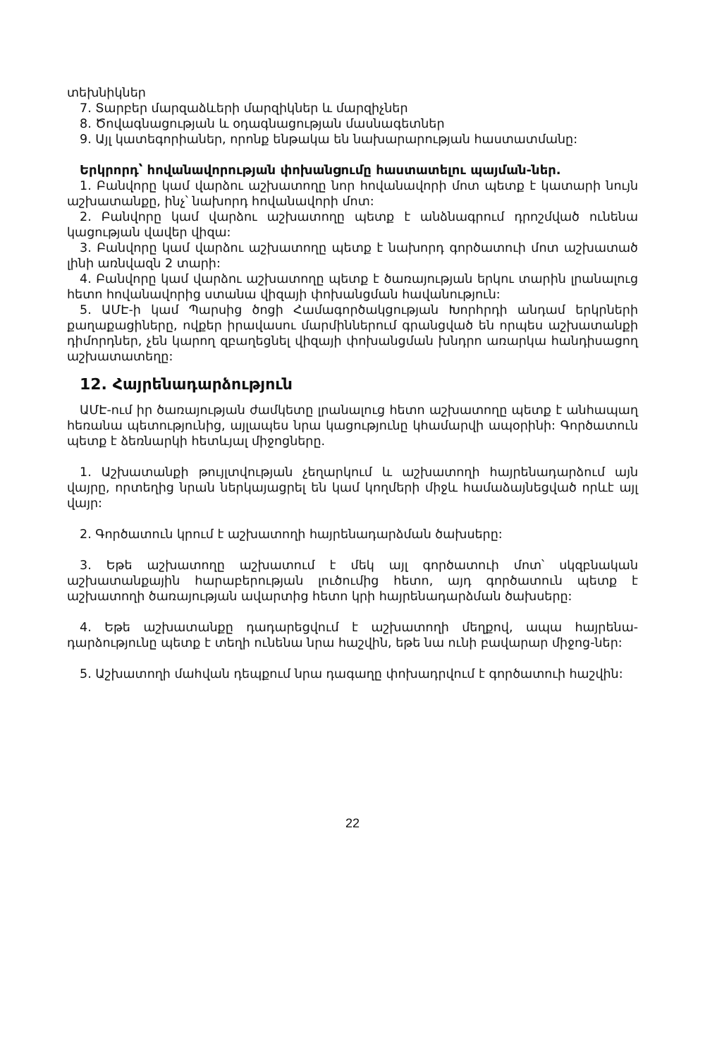տեխնիկներ
7. Տարբեր մարզաձևերի մարզիկներ և մարզիչներ
8. Ծովագնացության և օդագնացության մասնագետներ
9. Այլ կատեգորիաներ, որոնք ենթակա են նախարարության հաստատմանը:
Երկրորդ՝ հովանավորության փոխանցումը հաստատելու պայման-ներ.
1. Բանվորը կամ վարձու աշխատողը նոր հովանավորի մոտ պետք է կատարի նույն աշխատանքը, ինչ՝ նախորդ հովանավորի մոտ:
2. Բանվորը կամ վարձու աշխատողը պետք է անձնագրում դրոշմված ունենա կացության վավեր վիզա:
3. Բանվորը կամ վարձու աշխատողը պետք է նախորդ գործատուի մոտ աշխատած լինի առնվազն 2 տարի:
4. Բանվորը կամ վարձու աշխատողը պետք է ծառայության երկու տարին լրանալուց հետո հովանավորից ստանա վիզայի փոխանցման հավանություն:
5. ԱՄԷ-ի կամ Պարսից ծոցի Համագործակցության Խորհրդի անդամ երկրների քաղաքացիները, ովքեր իրավասու մարմիններում գրանցված են որպես աշխատանքի դիմորդներ, չեն կարող զբաղեցնել վիզայի փոխանցման խնդրո առարկա հանդիսացող աշխատատեղը:
12. Հայրենադարձություն
ԱՄԷ-ում իր ծառայության ժամկետը լրանալուց հետո աշխատողը պետք է անհապաղ հեռանա պետությունից, այլապես նրա կացությունը կհամարվի ապօրինի: Գործատուն պետք է ձեռնարկի հետևյալ միջոցները.
1. Աշխատանքի թույլտվության չեղարկում և աշխատողի հայրենադարձում այն վայրը, որտեղից նրան ներկայացրել են կամ կողմերի միջև համաձայնեցված որևէ այլ վայր:
2. Գործատուն կրում է աշխատողի հայրենադարձման ծախսերը:
3. Եթե աշխատողը աշխատում է մեկ այլ գործատուի մոտ՝ սկզբնական աշխատանքային հարաբերության լուծումից հետո, այդ գործատուն պետք է աշխատողի ծառայության ավարտից հետո կրի հայրենադարձման ծախսերը:
4. Եթե աշխատանքը դադարեցվում է աշխատողի մեղքով, ապա հայրենա-դարձությունը պետք է տեղի ունենա նրա հաշվին, եթե նա ունի բավարար միջոց-ներ:
5. Աշխատողի մահվան դեպքում նրա դագաղը փոխադրվում է գործատուի հաշվին:
22